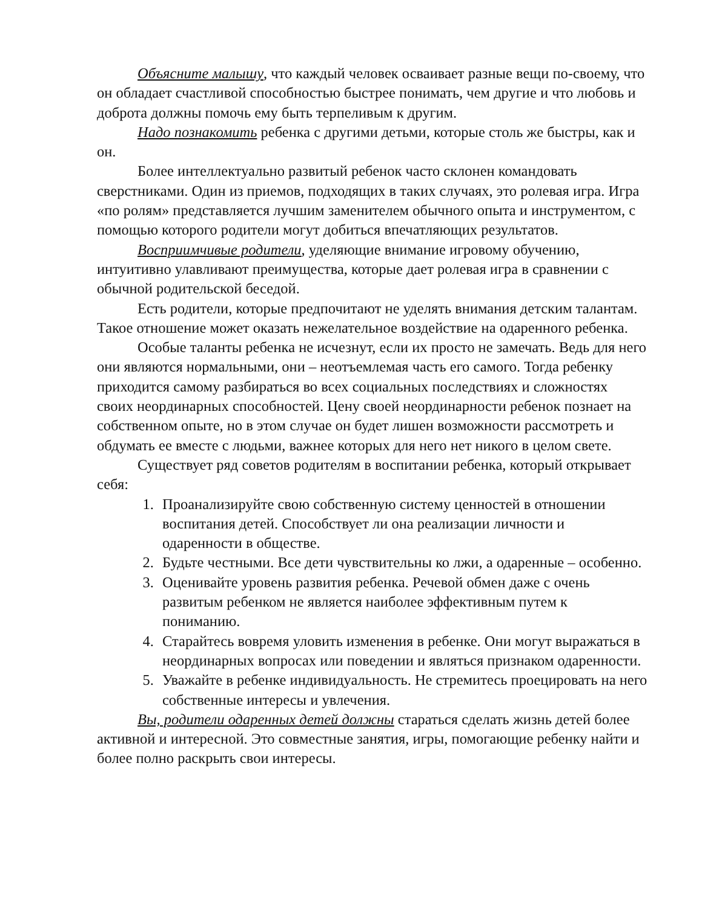Объясните малышу, что каждый человек осваивает разные вещи по-своему, что он обладает счастливой способностью быстрее понимать, чем другие и что любовь и доброта должны помочь ему быть терпеливым к другим.
Надо познакомить ребенка с другими детьми, которые столь же быстры, как и он.
Более интеллектуально развитый ребенок часто склонен командовать сверстниками. Один из приемов, подходящих в таких случаях, это ролевая игра. Игра «по ролям» представляется лучшим заменителем обычного опыта и инструментом, с помощью которого родители могут добиться впечатляющих результатов.
Восприимчивые родители, уделяющие внимание игровому обучению, интуитивно улавливают преимущества, которые дает ролевая игра в сравнении с обычной родительской беседой.
Есть родители, которые предпочитают не уделять внимания детским талантам. Такое отношение может оказать нежелательное воздействие на одаренного ребенка.
Особые таланты ребенка не исчезнут, если их просто не замечать. Ведь для него они являются нормальными, они – неотъемлемая часть его самого. Тогда ребенку приходится самому разбираться во всех социальных последствиях и сложностях своих неординарных способностей. Цену своей неординарности ребенок познает на собственном опыте, но в этом случае он будет лишен возможности рассмотреть и обдумать ее вместе с людьми, важнее которых для него нет никого в целом свете.
Существует ряд советов родителям в воспитании ребенка, который открывает себя:
1. Проанализируйте свою собственную систему ценностей в отношении воспитания детей. Способствует ли она реализации личности и одаренности в обществе.
2. Будьте честными. Все дети чувствительны ко лжи, а одаренные – особенно.
3. Оценивайте уровень развития ребенка. Речевой обмен даже с очень развитым ребенком не является наиболее эффективным путем к пониманию.
4. Старайтесь вовремя уловить изменения в ребенке. Они могут выражаться в неординарных вопросах или поведении и являться признаком одаренности.
5. Уважайте в ребенке индивидуальность. Не стремитесь проецировать на него собственные интересы и увлечения.
Вы, родители одаренных детей должны стараться сделать жизнь детей более активной и интересной. Это совместные занятия, игры, помогающие ребенку найти и более полно раскрыть свои интересы.